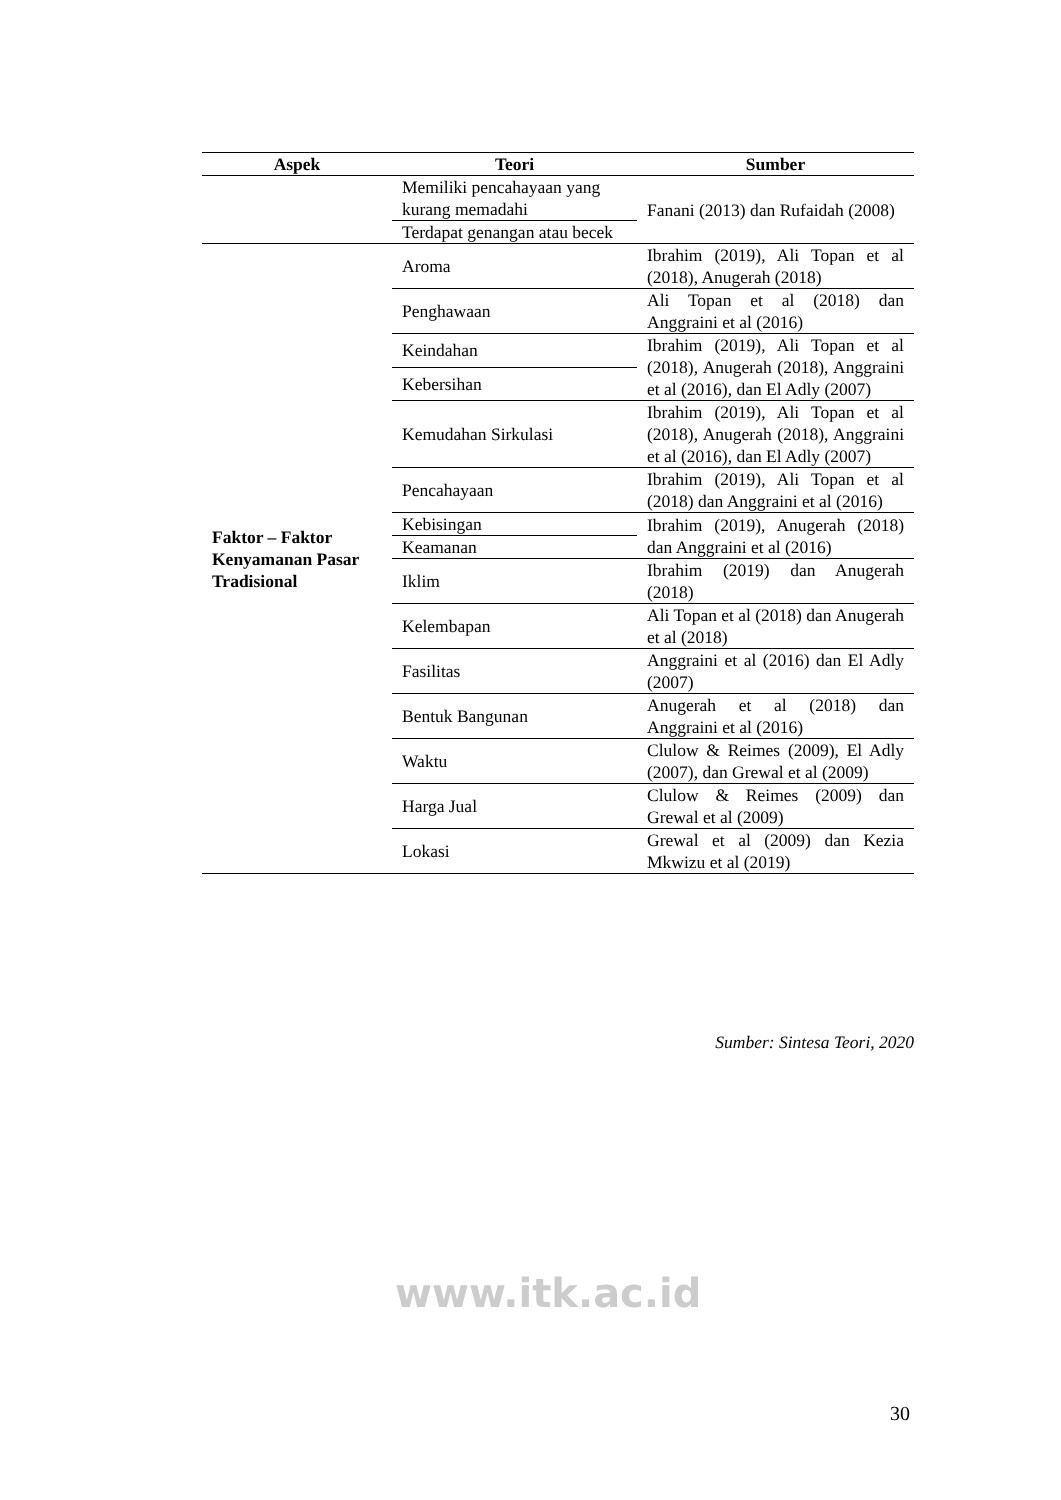| Aspek | Teori | Sumber |
| --- | --- | --- |
| | Memiliki pencahayaan yang kurang memadahi | Fanani (2013) dan Rufaidah (2008) |
| | Terdapat genangan atau becek | |
| Faktor – Faktor Kenyamanan Pasar Tradisional | Aroma | Ibrahim (2019), Ali Topan et al (2018), Anugerah (2018) |
| | Penghawaan | Ali Topan et al (2018) dan Anggraini et al (2016) |
| | Keindahan | Ibrahim (2019), Ali Topan et al (2018), Anugerah (2018), Anggraini et al (2016), dan El Adly (2007) |
| | Kebersihan | |
| | Kemudahan Sirkulasi | Ibrahim (2019), Ali Topan et al (2018), Anugerah (2018), Anggraini et al (2016), dan El Adly (2007) |
| | Pencahayaan | Ibrahim (2019), Ali Topan et al (2018) dan Anggraini et al (2016) |
| | Kebisingan | Ibrahim (2019), Anugerah (2018) dan Anggraini et al (2016) |
| | Keamanan | |
| | Iklim | Ibrahim (2019) dan Anugerah (2018) |
| | Kelembapan | Ali Topan et al (2018) dan Anugerah et al (2018) |
| | Fasilitas | Anggraini et al (2016) dan El Adly (2007) |
| | Bentuk Bangunan | Anugerah et al (2018) dan Anggraini et al (2016) |
| | Waktu | Clulow & Reimes (2009), El Adly (2007), dan Grewal et al (2009) |
| | Harga Jual | Clulow & Reimes (2009) dan Grewal et al (2009) |
| | Lokasi | Grewal et al (2009) dan Kezia Mkwizu et al (2019) |
Sumber: Sintesa Teori, 2020
www.itk.ac.id
30